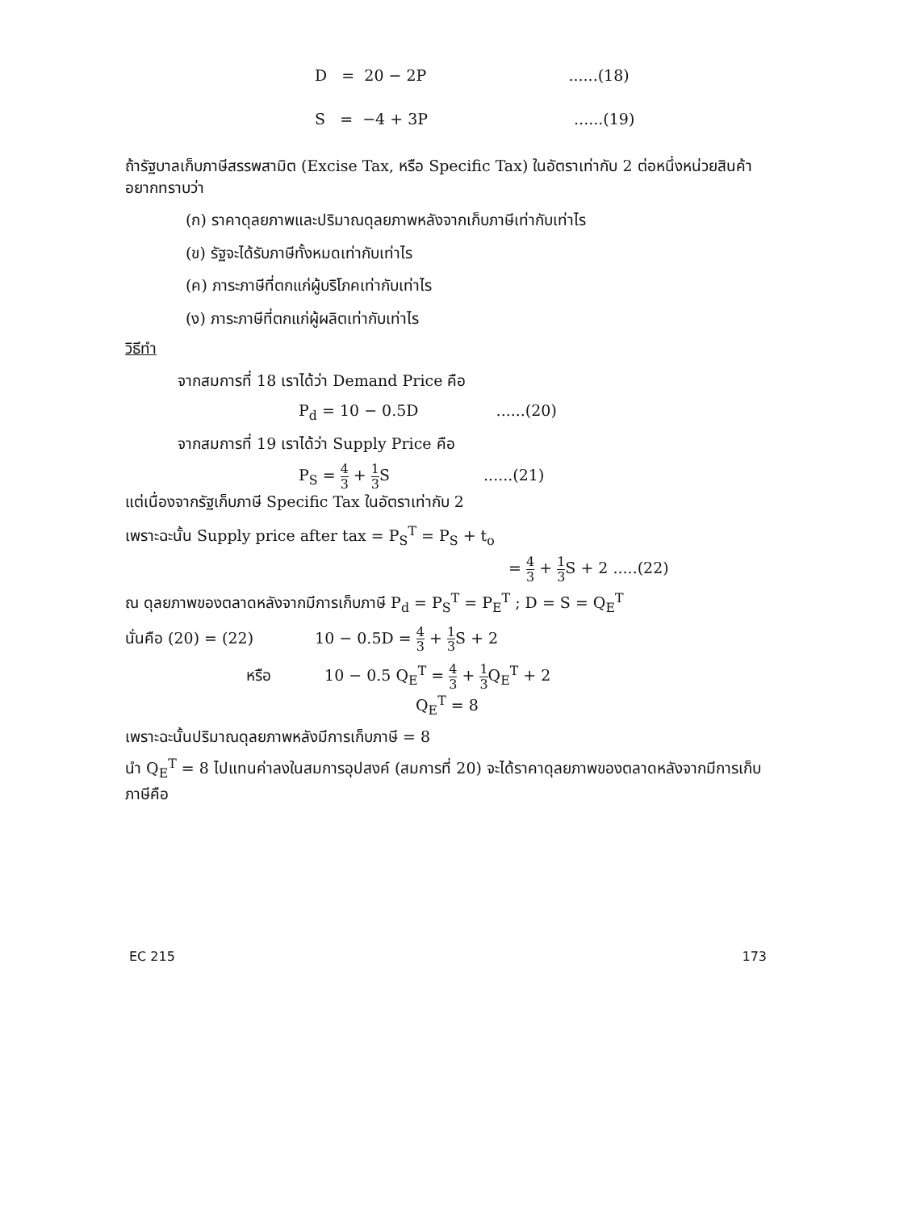D = 20 − 2P ......(18)
S = −4 + 3P ......(19)
ถ้ารัฐบาลเก็บภาษีสรรพสามิต (Excise Tax, หรือ Specific Tax) ในอัตราเท่ากับ 2 ต่อหนึ่งหน่วยสินค้าอยากทราบว่า
(ก) ราคาดุลยภาพและปริมาณดุลยภาพหลังจากเก็บภาษีเท่ากับเท่าไร
(ข) รัฐจะได้รับภาษีทั้งหมดเท่ากับเท่าไร
(ค) ภาระภาษีที่ตกแก่ผู้บริโภคเท่ากับเท่าไร
(ง) ภาระภาษีที่ตกแก่ผู้ผลิตเท่ากับเท่าไร
วิธีทำ
จากสมการที่ 18 เราได้ว่า Demand Price คือ
P<sub>d</sub> = 10 − 0.5D ......(20)
จากสมการที่ 19 เราได้ว่า Supply Price คือ
P<sub>S</sub> = 4 3 + 1 3 S ......(21)
แต่เนื่องจากรัฐเก็บภาษี Specific Tax ในอัตราเท่ากับ 2
เพราะฉะนั้น Supply price after tax = P<sub>S</sub><sup>T</sup> = P<sub>S</sub> + t<sub>o</sub>
= 4 3 + 1 3 S + 2 .....(22)
ณ ดุลยภาพของตลาดหลังจากมีการเก็บภาษี P<sub>d</sub> = P<sub>S</sub><sup>T</sup> = P<sub>E</sub><sup>T</sup> ; D = S = Q<sub>E</sub><sup>T</sup>
นั่นคือ (20) = (22) 10 − 0.5D = 4 3 + 1 3 S + 2
หรือ 10 − 0.5 Q<sub>E</sub><sup>T</sup> = 4 3 + 1 3 Q<sub>E</sub><sup>T</sup> + 2
Q<sub>E</sub><sup>T</sup> = 8
เพราะฉะนั้นปริมาณดุลยภาพหลังมีการเก็บภาษี = 8
นำ Q<sub>E</sub><sup>T</sup> = 8 ไปแทนค่าลงในสมการอุปสงค์ (สมการที่ 20) จะได้ราคาดุลยภาพของตลาดหลังจากมีการเก็บภาษีคือ
EC 215 173